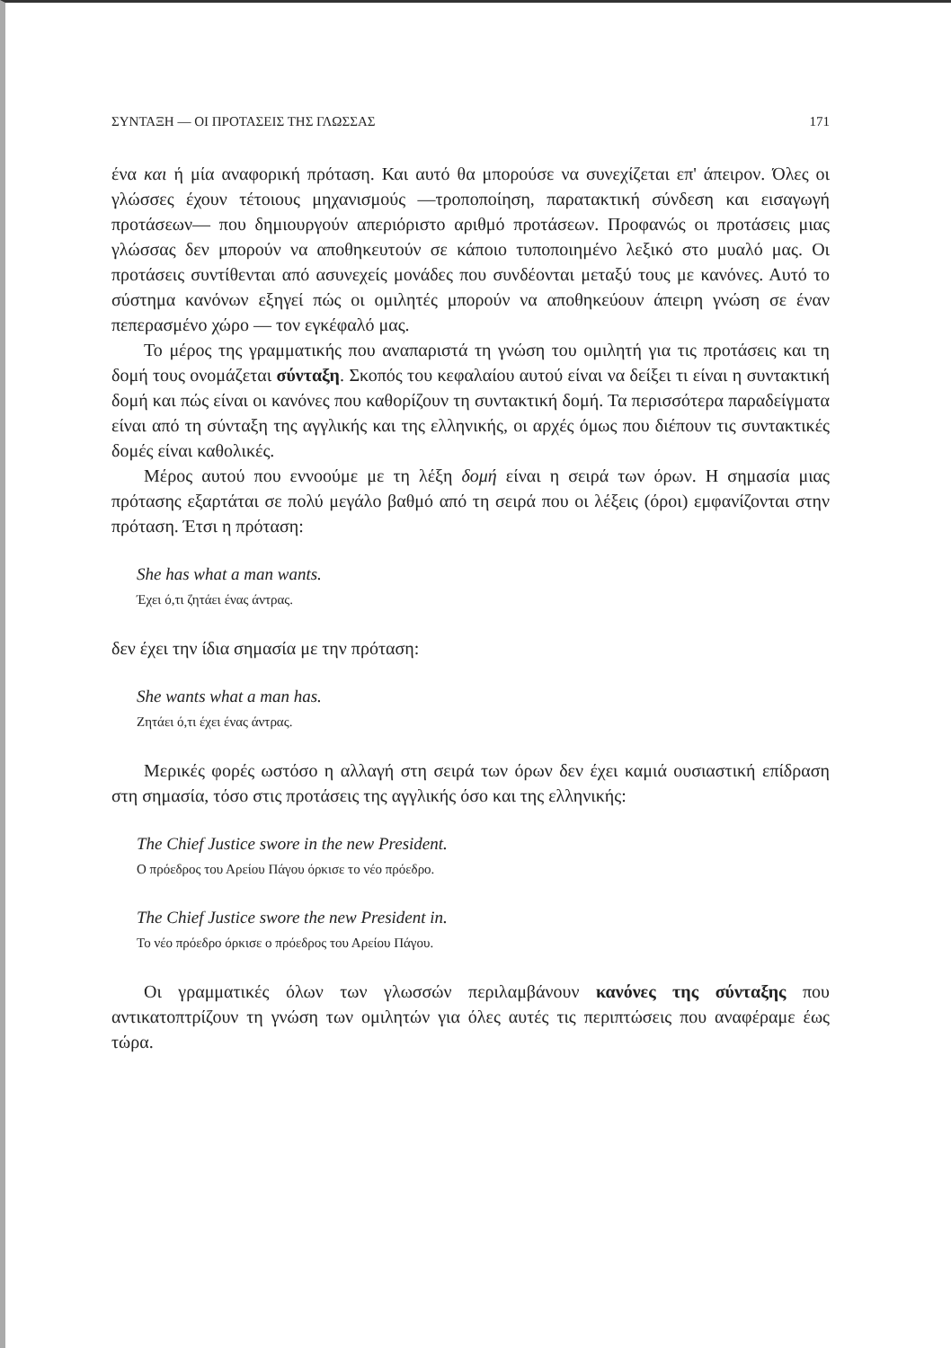ΣΥΝΤΑΞΗ — ΟΙ ΠΡΟΤΑΣΕΙΣ ΤΗΣ ΓΛΩΣΣΑΣ 171
ένα και ή μία αναφορική πρόταση. Και αυτό θα μπορούσε να συνεχίζεται επ' άπειρον. Όλες οι γλώσσες έχουν τέτοιους μηχανισμούς —τροποποίηση, παρατακτική σύνδεση και εισαγωγή προτάσεων— που δημιουργούν απεριόριστο αριθμό προτάσεων. Προφανώς οι προτάσεις μιας γλώσσας δεν μπορούν να αποθηκευτούν σε κάποιο τυποποιημένο λεξικό στο μυαλό μας. Οι προτάσεις συντίθενται από ασυνεχείς μονάδες που συνδέονται μεταξύ τους με κανόνες. Αυτό το σύστημα κανόνων εξηγεί πώς οι ομιλητές μπορούν να αποθηκεύουν άπειρη γνώση σε έναν πεπερασμένο χώρο — τον εγκέφαλό μας.
Το μέρος της γραμματικής που αναπαριστά τη γνώση του ομιλητή για τις προτάσεις και τη δομή τους ονομάζεται σύνταξη. Σκοπός του κεφαλαίου αυτού είναι να δείξει τι είναι η συντακτική δομή και πώς είναι οι κανόνες που καθορίζουν τη συντακτική δομή. Τα περισσότερα παραδείγματα είναι από τη σύνταξη της αγγλικής και της ελληνικής, οι αρχές όμως που διέπουν τις συντακτικές δομές είναι καθολικές.
Μέρος αυτού που εννοούμε με τη λέξη δομή είναι η σειρά των όρων. Η σημασία μιας πρότασης εξαρτάται σε πολύ μεγάλο βαθμό από τη σειρά που οι λέξεις (όροι) εμφανίζονται στην πρόταση. Έτσι η πρόταση:
She has what a man wants.
Έχει ό,τι ζητάει ένας άντρας.
δεν έχει την ίδια σημασία με την πρόταση:
She wants what a man has.
Ζητάει ό,τι έχει ένας άντρας.
Μερικές φορές ωστόσο η αλλαγή στη σειρά των όρων δεν έχει καμιά ουσιαστική επίδραση στη σημασία, τόσο στις προτάσεις της αγγλικής όσο και της ελληνικής:
The Chief Justice swore in the new President.
Ο πρόεδρος του Αρείου Πάγου όρκισε το νέο πρόεδρο.
The Chief Justice swore the new President in.
Το νέο πρόεδρο όρκισε ο πρόεδρος του Αρείου Πάγου.
Οι γραμματικές όλων των γλωσσών περιλαμβάνουν κανόνες της σύνταξης που αντικατοπτρίζουν τη γνώση των ομιλητών για όλες αυτές τις περιπτώσεις που αναφέραμε έως τώρα.